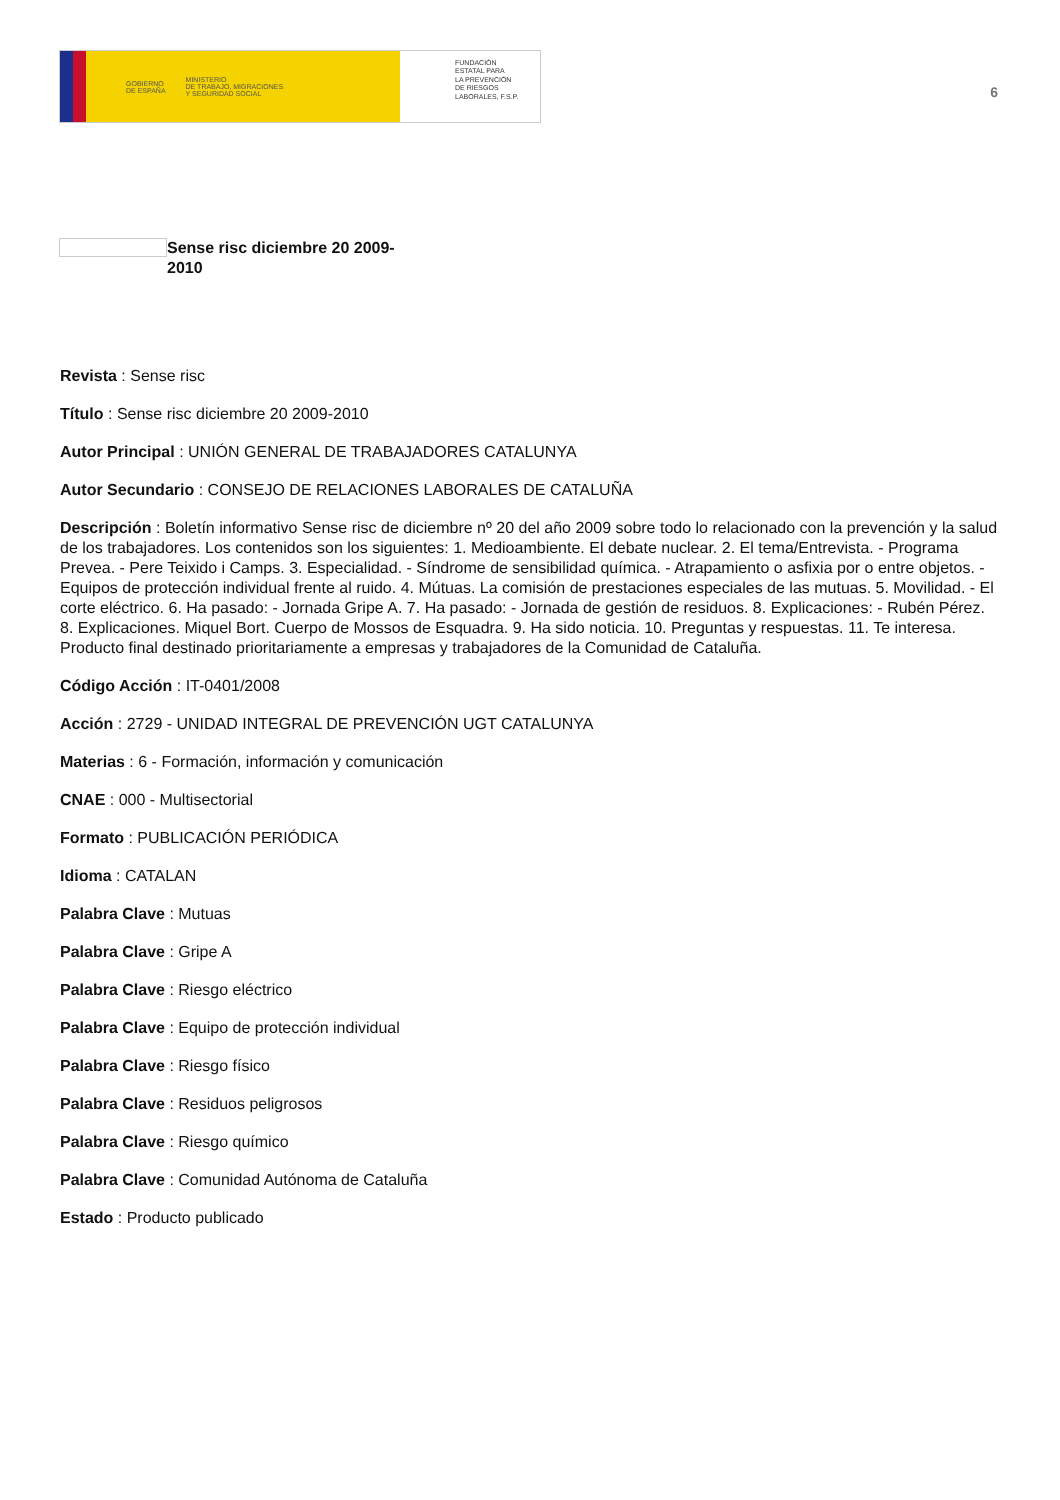GOBIERNO
DE ESPAÑA MINISTERIO
DE TRABAJO, MIGRACIONES
Y SEGURIDAD SOCIAL
FUNDACIÓN
ESTATAL PARA
LA PREVENCIÓN
DE RIESGOS
LABORALES, F.S.P.
6
Sense risc diciembre 20 2009-2010
Revista : Sense risc
Título : Sense risc diciembre 20 2009-2010
Autor Principal : UNIÓN GENERAL DE TRABAJADORES CATALUNYA
Autor Secundario : CONSEJO DE RELACIONES LABORALES DE CATALUÑA
Descripción : Boletín informativo Sense risc de diciembre nº 20 del año 2009 sobre todo lo relacionado con la prevención y la salud de los trabajadores. Los contenidos son los siguientes: 1. Medioambiente. El debate nuclear. 2. El tema/Entrevista. - Programa Prevea. - Pere Teixido i Camps. 3. Especialidad. - Síndrome de sensibilidad química. - Atrapamiento o asfixia por o entre objetos. - Equipos de protección individual frente al ruido. 4. Mútuas. La comisión de prestaciones especiales de las mutuas. 5. Movilidad. - El corte eléctrico. 6. Ha pasado: - Jornada Gripe A. 7. Ha pasado: - Jornada de gestión de residuos. 8. Explicaciones: - Rubén Pérez. 8. Explicaciones. Miquel Bort. Cuerpo de Mossos de Esquadra. 9. Ha sido noticia. 10. Preguntas y respuestas. 11. Te interesa. Producto final destinado prioritariamente a empresas y trabajadores de la Comunidad de Cataluña.
Código Acción : IT-0401/2008
Acción : 2729 - UNIDAD INTEGRAL DE PREVENCIÓN UGT CATALUNYA
Materias : 6 - Formación, información y comunicación
CNAE : 000 - Multisectorial
Formato : PUBLICACIÓN PERIÓDICA
Idioma : CATALAN
Palabra Clave : Mutuas
Palabra Clave : Gripe A
Palabra Clave : Riesgo eléctrico
Palabra Clave : Equipo de protección individual
Palabra Clave : Riesgo físico
Palabra Clave : Residuos peligrosos
Palabra Clave : Riesgo químico
Palabra Clave : Comunidad Autónoma de Cataluña
Estado : Producto publicado